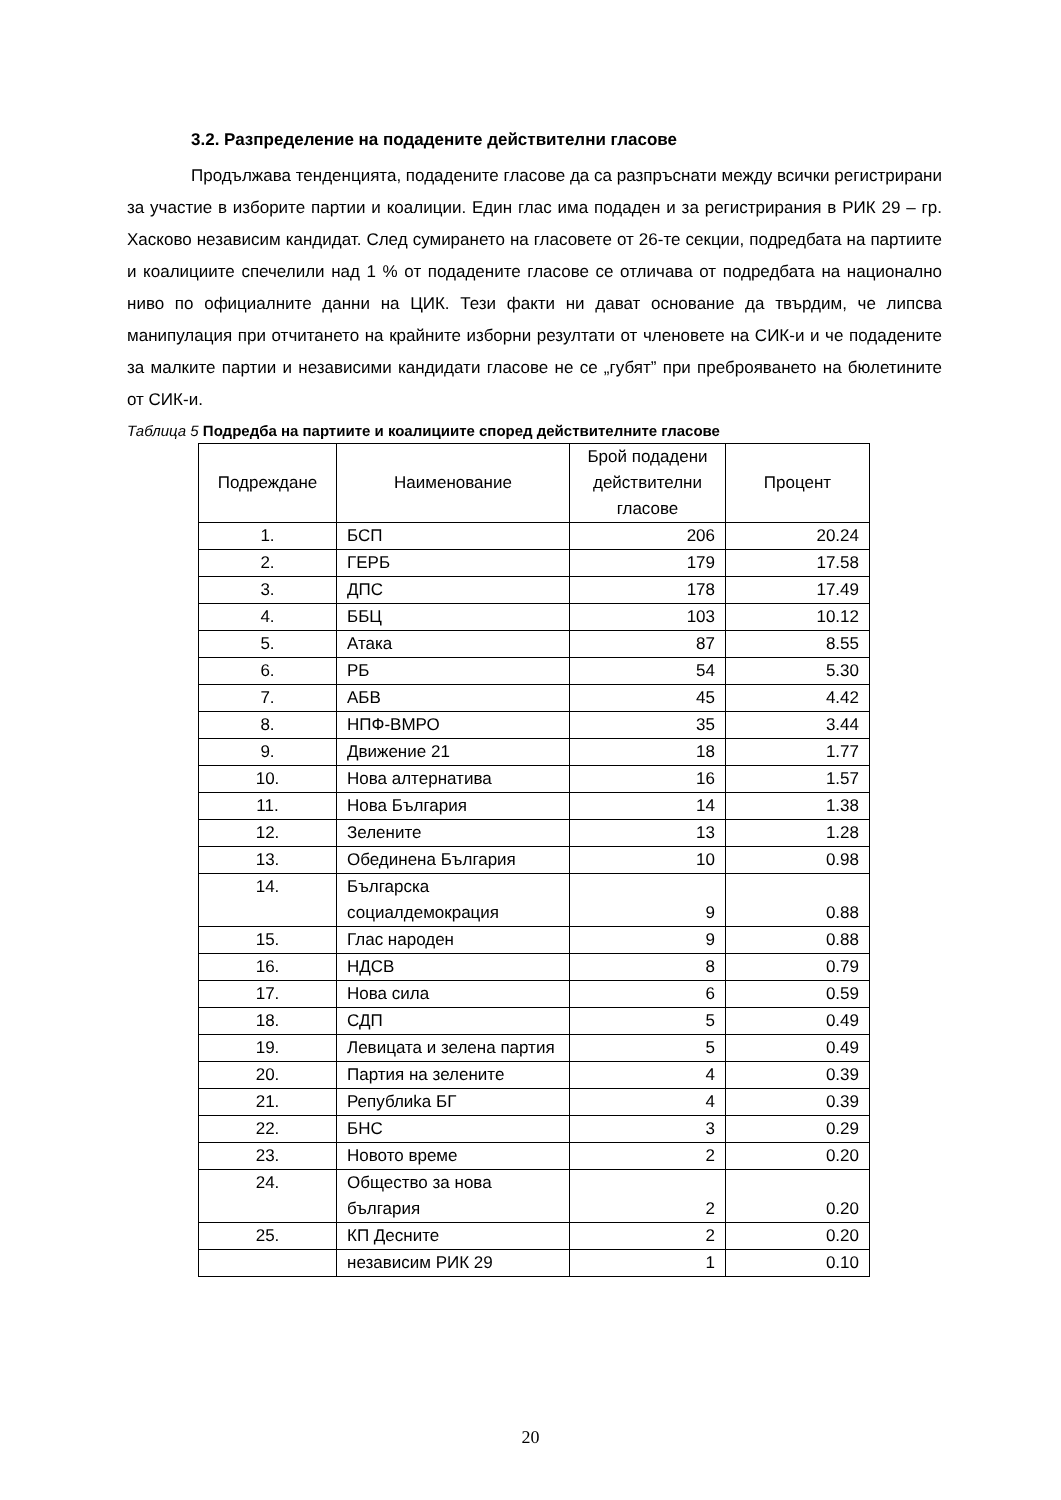3.2. Разпределение на подадените действителни гласове
Продължава тенденцията, подадените гласове да са разпръснати между всички регистрирани за участие в изборите партии и коалиции. Един глас има подаден и за регистрирания в РИК 29 – гр. Хасково независим кандидат. След сумирането на гласовете от 26-те секции, подредбата на партиите и коалициите спечелили над 1 % от подадените гласове се отличава от подредбата на национално ниво по официалните данни на ЦИК. Тези факти ни дават основание да твърдим, че липсва манипулация при отчитането на крайните изборни резултати от членовете на СИК-и и че подадените за малките партии и независими кандидати гласове не се „губят” при преброяването на бюлетините от СИК-и.
Таблица 5 Подредба на партиите и коалициите според действителните гласове
| Подреждане | Наименование | Брой подадени действителни гласове | Процент |
| --- | --- | --- | --- |
| 1. | БСП | 206 | 20.24 |
| 2. | ГЕРБ | 179 | 17.58 |
| 3. | ДПС | 178 | 17.49 |
| 4. | ББЦ | 103 | 10.12 |
| 5. | Атака | 87 | 8.55 |
| 6. | РБ | 54 | 5.30 |
| 7. | АБВ | 45 | 4.42 |
| 8. | НПФ-ВМРО | 35 | 3.44 |
| 9. | Движение 21 | 18 | 1.77 |
| 10. | Нова алтернатива | 16 | 1.57 |
| 11. | Нова България | 14 | 1.38 |
| 12. | Зелените | 13 | 1.28 |
| 13. | Обединена България | 10 | 0.98 |
| 14. | Българска социалдемокрация | 9 | 0.88 |
| 15. | Глас народен | 9 | 0.88 |
| 16. | НДСВ | 8 | 0.79 |
| 17. | Нова сила | 6 | 0.59 |
| 18. | СДП | 5 | 0.49 |
| 19. | Левицата и зелена партия | 5 | 0.49 |
| 20. | Партия на зелените | 4 | 0.39 |
| 21. | Републиka БГ | 4 | 0.39 |
| 22. | БНС | 3 | 0.29 |
| 23. | Новото време | 2 | 0.20 |
| 24. | Общество за нова българия | 2 | 0.20 |
| 25. | КП Десните | 2 | 0.20 |
| | независим РИК 29 | 1 | 0.10 |
20